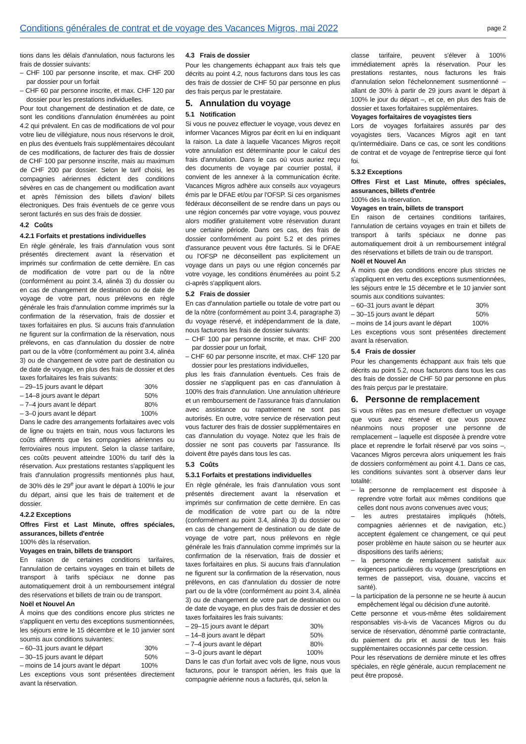Conditions générales de contrat et de voyage des Vacances Migros, mai 2022 page 2
tions dans les délais d'annulation, nous facturons les frais de dossier suivants:
– CHF 100 par personne inscrite, et max. CHF 200 par dossier pour un forfait
– CHF 60 par personne inscrite, et max. CHF 120 par dossier pour les prestations individuelles.
Pour tout changement de destination et de date, ce sont les conditions d'annulation énumérées au point 4.2 qui prévalent. En cas de modifications de vol pour votre lieu de villégiature, nous nous réservons le droit, en plus des éventuels frais supplémentaires découlant de ces modifications, de facturer des frais de dossier de CHF 100 par personne inscrite, mais au maximum de CHF 200 par dossier. Selon le tarif choisi, les compagnies aériennes édictent des conditions sévères en cas de changement ou modification avant et après l'émission des billets d'avion/ billets électroniques. Des frais éventuels de ce genre vous seront facturés en sus des frais de dossier.
4.2 Coûts
4.2.1 Forfaits et prestations individuelles
En règle générale, les frais d'annulation vous sont présentés directement avant la réservation et imprimés sur confirmation de cette dernière. En cas de modification de votre part ou de la nôtre (conformément au point 3.4, alinéa 3) du dossier ou en cas de changement de destination ou de date de voyage de votre part, nous prélevons en règle générale les frais d'annulation comme imprimés sur la confirmation de la réservation, frais de dossier et taxes forfaitaires en plus. Si aucuns frais d'annulation ne figurent sur la confirmation de la réservation, nous prélevons, en cas d'annulation du dossier de notre part ou de la vôtre (conformément au point 3.4, alinéa 3) ou de changement de votre part de destination ou de date de voyage, en plus des frais de dossier et des taxes forfaitaires les frais suivants:
– 29–15 jours avant le départ 30%
– 14–8 jours avant le départ 50%
– 7–4 jours avant le départ 80%
– 3–0 jours avant le départ 100%
Dans le cadre des arrangements forfaitaires avec vols de ligne ou trajets en train, nous vous facturons les coûts afférents que les compagnies aériennes ou ferroviaires nous imputent. Selon la classe tarifaire, ces coûts peuvent atteindre 100% du tarif dès la réservation. Aux prestations restantes s'appliquent les frais d'annulation progressifs mentionnés plus haut, de 30% dès le 29<sup>e</sup> jour avant le départ à 100% le jour du départ, ainsi que les frais de traitement et de dossier.
4.2.2 Exceptions
Offres First et Last Minute, offres spéciales, assurances, billets d'entrée
100% dès la réservation.
Voyages en train, billets de transport
En raison de certaines conditions tarifaires, l'annulation de certains voyages en train et billets de transport à tarifs spéciaux ne donne pas automatiquement droit à un remboursement intégral des réservations et billets de train ou de transport.
Noël et Nouvel An
À moins que des conditions encore plus strictes ne s'appliquent en vertu des exceptions susmentionnées, les séjours entre le 15 décembre et le 10 janvier sont soumis aux conditions suivantes:
– 60–31 jours avant le départ 30%
– 30–15 jours avant le départ 50%
– moins de 14 jours avant le départ 100%
Les exceptions vous sont présentées directement avant la réservation.
4.3 Frais de dossier
Pour les changements échappant aux frais tels que décrits au point 4.2, nous facturons dans tous les cas des frais de dossier de CHF 50 par personne en plus des frais perçus par le prestataire.
5. Annulation du voyage
5.1 Notification
Si vous ne pouvez effectuer le voyage, vous devez en informer Vacances Migros par écrit en lui en indiquant la raison. La date à laquelle Vacances Migros reçoit votre annulation est déterminante pour le calcul des frais d'annulation. Dans le cas où vous auriez reçu des documents de voyage par courrier postal, il convient de les annexer à la communication écrite. Vacances Migros adhère aux conseils aux voyageurs émis par le DFAE et/ou par l'OFSP. Si ces organismes fédéraux déconseillent de se rendre dans un pays ou une région concernés par votre voyage, vous pouvez alors modifier gratuitement votre réservation durant une certaine période. Dans ces cas, des frais de dossier conformément au point 5.2 et des primes d'assurance peuvent vous être facturés. Si le DFAE ou l'OFSP ne déconseillent pas explicitement un voyage dans un pays ou une région concernés par votre voyage, les conditions énumérées au point 5.2 ci-après s'appliquent alors.
5.2 Frais de dossier
En cas d'annulation partielle ou totale de votre part ou de la nôtre (conformément au point 3.4, paragraphe 3) du voyage réservé, et indépendamment de la date, nous facturons les frais de dossier suivants:
– CHF 100 par personne inscrite, et max. CHF 200 par dossier pour un forfait,
– CHF 60 par personne inscrite, et max. CHF 120 par dossier pour les prestations individuelles,
plus les frais d'annulation éventuels. Ces frais de dossier ne s'appliquent pas en cas d'annulation à 100% des frais d'annulation. Une annulation ultérieure et un remboursement de l'assurance frais d'annulation avec assistance ou rapatriement ne sont pas autorisés. En outre, votre service de réservation peut vous facturer des frais de dossier supplémentaires en cas d'annulation du voyage. Notez que les frais de dossier ne sont pas couverts par l'assurance. Ils doivent être payés dans tous les cas.
5.3 Coûts
5.3.1 Forfaits et prestations individuelles
En règle générale, les frais d'annulation vous sont présentés directement avant la réservation et imprimés sur confirmation de cette dernière. En cas de modification de votre part ou de la nôtre (conformément au point 3.4, alinéa 3) du dossier ou en cas de changement de destination ou de date de voyage de votre part, nous prélevons en règle générale les frais d'annulation comme imprimés sur la confirmation de la réservation, frais de dossier et taxes forfaitaires en plus. Si aucuns frais d'annulation ne figurent sur la confirmation de la réservation, nous prélevons, en cas d'annulation du dossier de notre part ou de la vôtre (conformément au point 3.4, alinéa 3) ou de changement de votre part de destination ou de date de voyage, en plus des frais de dossier et des taxes forfaitaires les frais suivants:
– 29–15 jours avant le départ 30%
– 14–8 jours avant le départ 50%
– 7–4 jours avant le départ 80%
– 3–0 jours avant le départ 100%
Dans le cas d'un forfait avec vols de ligne, nous vous facturons, pour le transport aérien, les frais que la compagnie aérienne nous a facturés, qui, selon la
classe tarifaire, peuvent s'élever à 100% immédiatement après la réservation. Pour les prestations restantes, nous facturons les frais d'annulation selon l'échelonnement susmentionné – allant de 30% à partir de 29 jours avant le départ à 100% le jour du départ –, et ce, en plus des frais de dossier et taxes forfaitaires supplémentaires.
Voyages forfaitaires de voyagistes tiers
Lors de voyages forfaitaires assurés par des voyagistes tiers, Vacances Migros agit en tant qu'intermédiaire. Dans ce cas, ce sont les conditions de contrat et de voyage de l'entreprise tierce qui font foi.
5.3.2 Exceptions
Offres First et Last Minute, offres spéciales, assurances, billets d'entrée
100% dès la réservation.
Voyages en train, billets de transport
En raison de certaines conditions tarifaires, l'annulation de certains voyages en train et billets de transport à tarifs spéciaux ne donne pas automatiquement droit à un remboursement intégral des réservations et billets de train ou de transport.
Noël et Nouvel An
À moins que des conditions encore plus strictes ne s'appliquent en vertu des exceptions susmentionnées, les séjours entre le 15 décembre et le 10 janvier sont soumis aux conditions suivantes:
– 60–31 jours avant le départ 30%
– 30–15 jours avant le départ 50%
– moins de 14 jours avant le départ 100%
Les exceptions vous sont présentées directement avant la réservation.
5.4 Frais de dossier
Pour les changements échappant aux frais tels que décrits au point 5.2, nous facturons dans tous les cas des frais de dossier de CHF 50 par personne en plus des frais perçus par le prestataire.
6. Personne de remplacement
Si vous n'êtes pas en mesure d'effectuer un voyage que vous avez réservé et que vous pouvez néanmoins nous proposer une personne de remplacement – laquelle est disposée à prendre votre place et reprendre le forfait réservé par vos soins –, Vacances Migros percevra alors uniquement les frais de dossiers conformément au point 4.1. Dans ce cas, les conditions suivantes sont à observer dans leur totalité:
– la personne de remplacement est disposée à reprendre votre forfait aux mêmes conditions que celles dont nous avons convenues avec vous;
– les autres prestataires impliqués (hôtels, compagnies aériennes et de navigation, etc.) acceptent également ce changement, ce qui peut poser problème en haute saison ou se heurter aux dispositions des tarifs aériens;
– la personne de remplacement satisfait aux exigences particulières du voyage (prescriptions en termes de passeport, visa, douane, vaccins et santé).
– la participation de la personne ne se heurte à aucun empêchement légal ou décision d'une autorité.
Cette personne et vous-même êtes solidairement responsables vis-à-vis de Vacances Migros ou du service de réservation, dénommé partie contractante, du paiement du prix et aussi de tous les frais supplémentaires occasionnés par cette cession.
Pour les réservations de dernière minute et les offres spéciales, en règle générale, aucun remplacement ne peut être proposé.